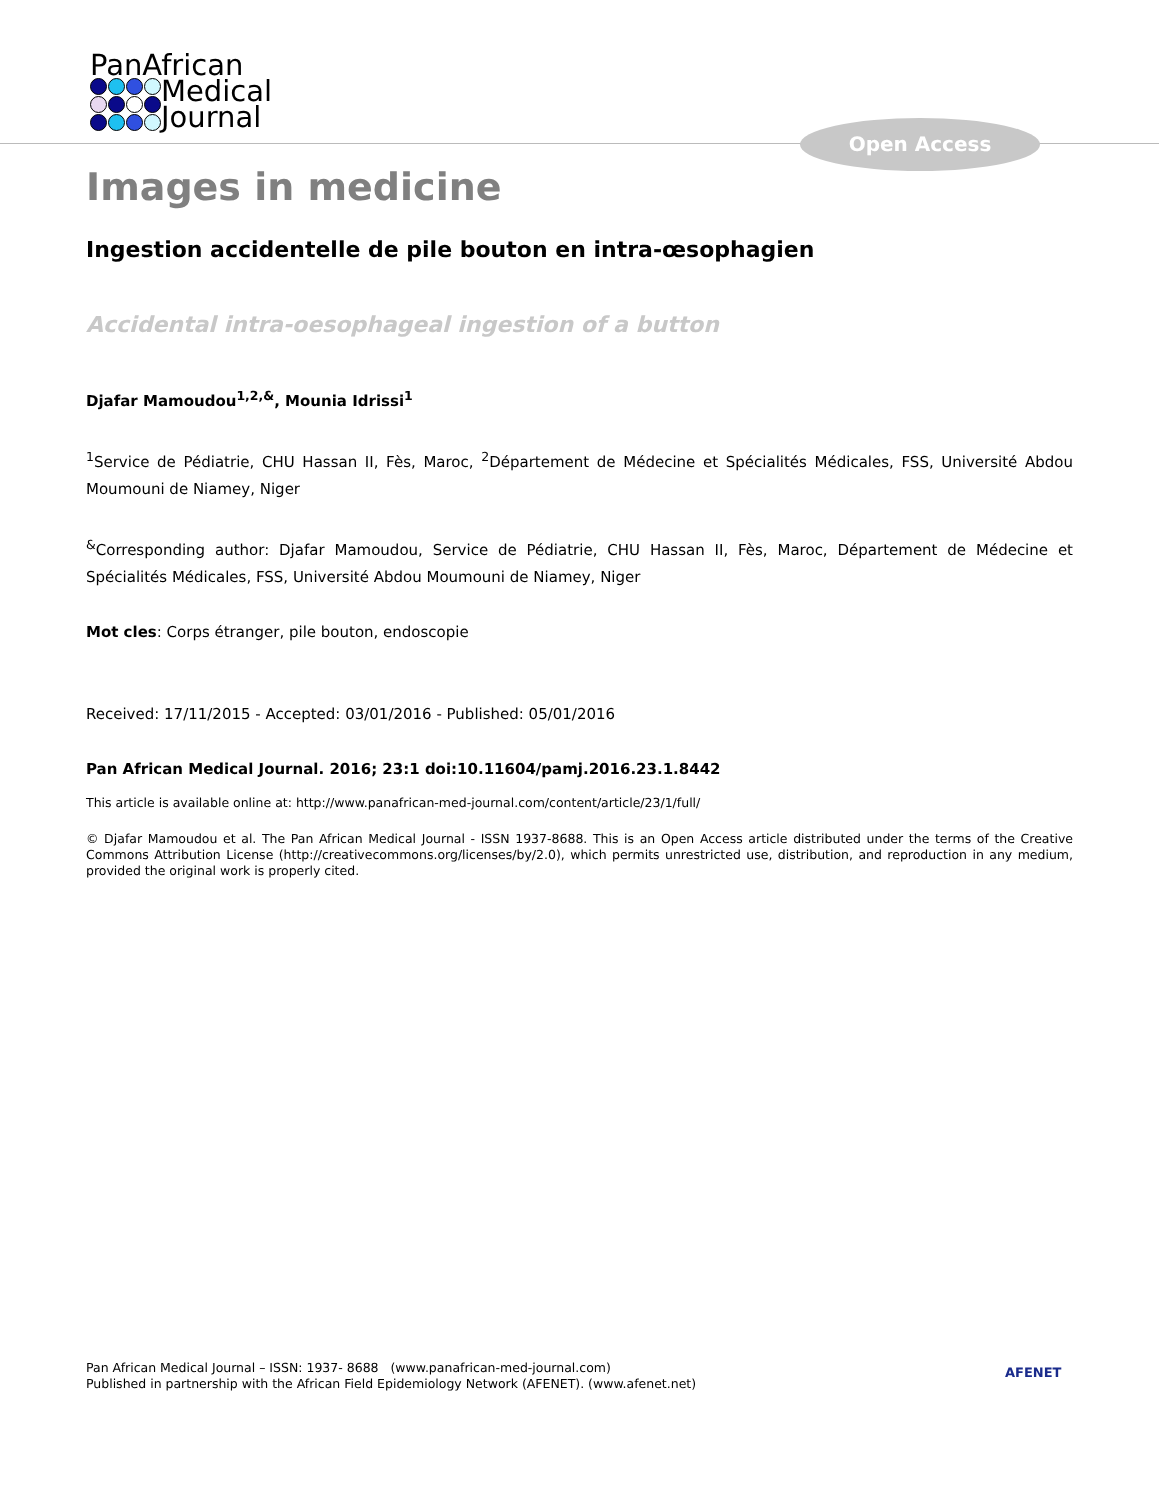PanAfrican
Medical
Journal
Open Access
Images in medicine
Ingestion accidentelle de pile bouton en intra-œsophagien
Accidental intra-oesophageal ingestion of a button
Djafar Mamoudou<sup>1,2,&</sup>, Mounia Idrissi<sup>1</sup>
<sup>1</sup> Service de Pédiatrie, CHU Hassan II, Fès, Maroc, <sup>2</sup>Département de Médecine et Spécialités Médicales, FSS, Université Abdou Moumouni de Niamey, Niger
<sup>&</sup>Corresponding author: Djafar Mamoudou, Service de Pédiatrie, CHU Hassan II, Fès, Maroc, Département de Médecine et Spécialités Médicales, FSS, Université Abdou Moumouni de Niamey, Niger
Mot cles: Corps étranger, pile bouton, endoscopie
Received: 17/11/2015 - Accepted: 03/01/2016 - Published: 05/01/2016
Pan African Medical Journal. 2016; 23:1 doi:10.11604/pamj.2016.23.1.8442
This article is available online at: http://www.panafrican-med-journal.com/content/article/23/1/full/
© Djafar Mamoudou et al. The Pan African Medical Journal - ISSN 1937-8688. This is an Open Access article distributed under the terms of the Creative Commons Attribution License (http://creativecommons.org/licenses/by/2.0), which permits unrestricted use, distribution, and reproduction in any medium, provided the original work is properly cited.
Pan African Medical Journal – ISSN: 1937- 8688 (www.panafrican-med-journal.com)
Published in partnership with the African Field Epidemiology Network (AFENET). (www.afenet.net)
AFENET